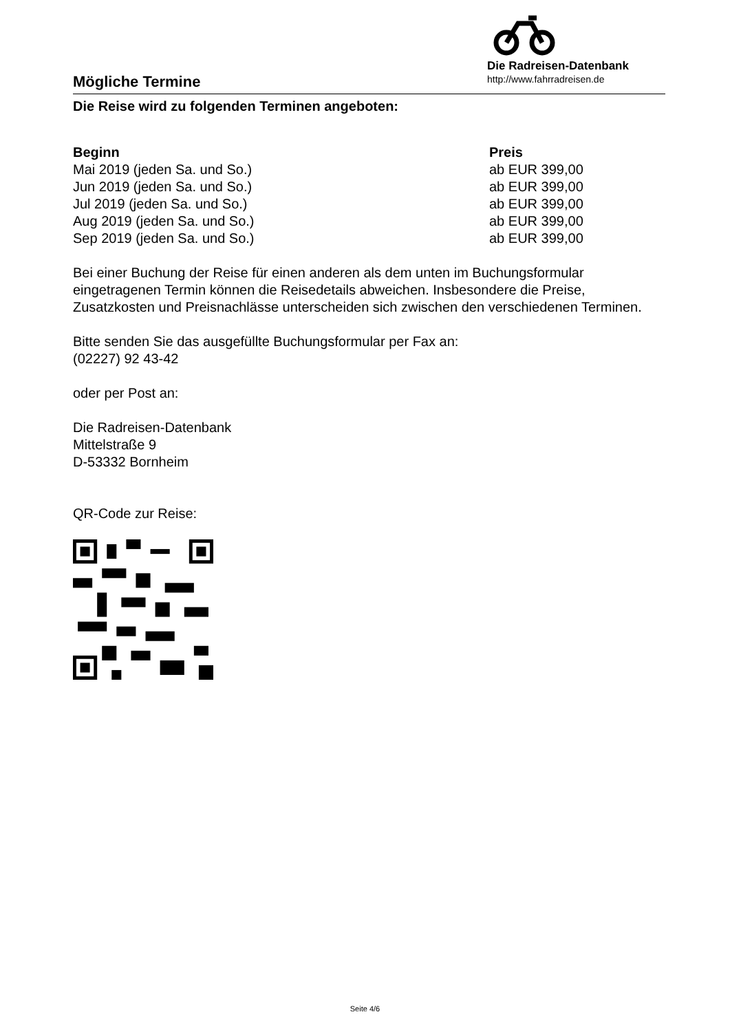Mögliche Termine
Die Radreisen-Datenbank
http://www.fahrradreisen.de
Die Reise wird zu folgenden Terminen angeboten:
| Beginn | Preis |
| --- | --- |
| Mai 2019 (jeden Sa. und So.) | ab EUR 399,00 |
| Jun 2019 (jeden Sa. und So.) | ab EUR 399,00 |
| Jul 2019 (jeden Sa. und So.) | ab EUR 399,00 |
| Aug 2019 (jeden Sa. und So.) | ab EUR 399,00 |
| Sep 2019 (jeden Sa. und So.) | ab EUR 399,00 |
Bei einer Buchung der Reise für einen anderen als dem unten im Buchungsformular eingetragenen Termin können die Reisedetails abweichen. Insbesondere die Preise, Zusatzkosten und Preisnachlässe unterscheiden sich zwischen den verschiedenen Terminen.
Bitte senden Sie das ausgefüllte Buchungsformular per Fax an:
(02227) 92 43-42
oder per Post an:
Die Radreisen-Datenbank
Mittelstraße 9
D-53332 Bornheim
QR-Code zur Reise:
Seite 4/6